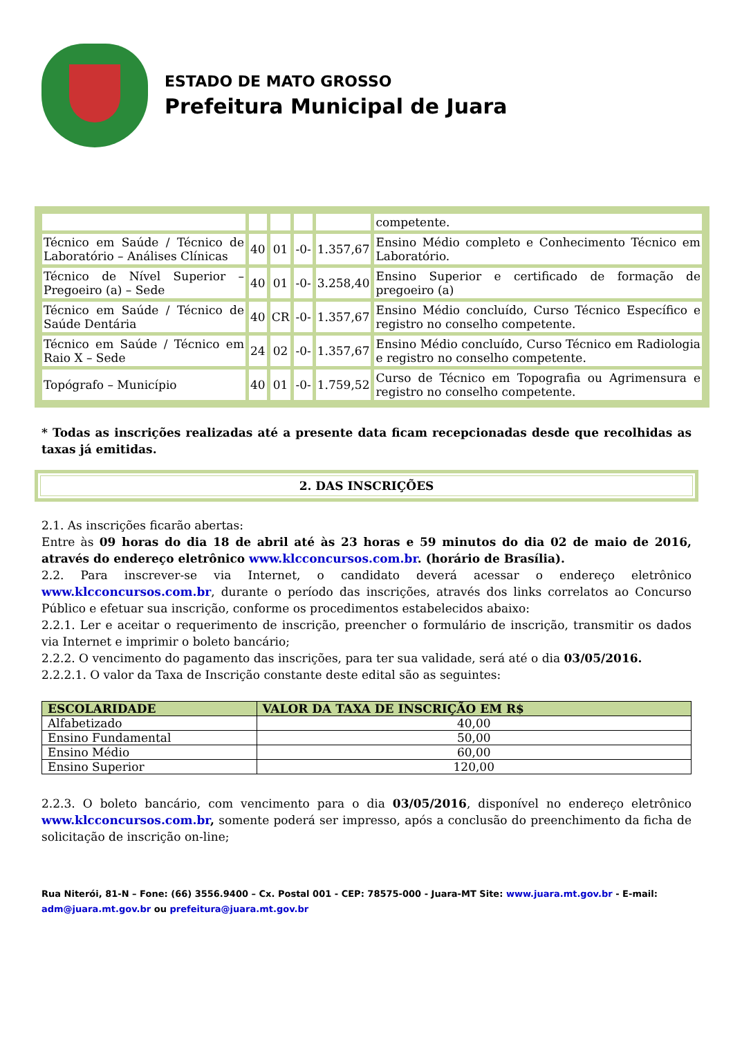ESTADO DE MATO GROSSO
Prefeitura Municipal de Juara
| | | | | | competente. |
| Técnico em Saúde / Técnico de Laboratório – Análises Clínicas | 40 | 01 | -0- | 1.357,67 | Ensino Médio completo e Conhecimento Técnico em Laboratório. |
| Técnico de Nível Superior – Pregoeiro (a) – Sede | 40 | 01 | -0- | 3.258,40 | Ensino Superior e certificado de formação de pregoeiro (a) |
| Técnico em Saúde / Técnico de Saúde Dentária | 40 | CR | -0- | 1.357,67 | Ensino Médio concluído, Curso Técnico Específico e registro no conselho competente. |
| Técnico em Saúde / Técnico em Raio X – Sede | 24 | 02 | -0- | 1.357,67 | Ensino Médio concluído, Curso Técnico em Radiologia e registro no conselho competente. |
| Topógrafo – Município | 40 | 01 | -0- | 1.759,52 | Curso de Técnico em Topografia ou Agrimensura e registro no conselho competente. |
* Todas as inscrições realizadas até a presente data ficam recepcionadas desde que recolhidas as taxas já emitidas.
2. DAS INSCRIÇÕES
2.1. As inscrições ficarão abertas:
Entre às 09 horas do dia 18 de abril até às 23 horas e 59 minutos do dia 02 de maio de 2016, através do endereço eletrônico www.klcconcursos.com.br. (horário de Brasília).
2.2. Para inscrever-se via Internet, o candidato deverá acessar o endereço eletrônico www.klcconcursos.com.br, durante o período das inscrições, através dos links correlatos ao Concurso Público e efetuar sua inscrição, conforme os procedimentos estabelecidos abaixo:
2.2.1. Ler e aceitar o requerimento de inscrição, preencher o formulário de inscrição, transmitir os dados via Internet e imprimir o boleto bancário;
2.2.2. O vencimento do pagamento das inscrições, para ter sua validade, será até o dia 03/05/2016.
2.2.2.1. O valor da Taxa de Inscrição constante deste edital são as seguintes:
| ESCOLARIDADE | VALOR DA TAXA DE INSCRIÇÃO EM R$ |
| --- | --- |
| Alfabetizado | 40,00 |
| Ensino Fundamental | 50,00 |
| Ensino Médio | 60,00 |
| Ensino Superior | 120,00 |
2.2.3. O boleto bancário, com vencimento para o dia 03/05/2016, disponível no endereço eletrônico www.klcconcursos.com.br, somente poderá ser impresso, após a conclusão do preenchimento da ficha de solicitação de inscrição on-line;
Rua Niterói, 81-N – Fone: (66) 3556.9400 – Cx. Postal 001 - CEP: 78575-000 - Juara-MT Site: www.juara.mt.gov.br - E-mail: adm@juara.mt.gov.br ou prefeitura@juara.mt.gov.br